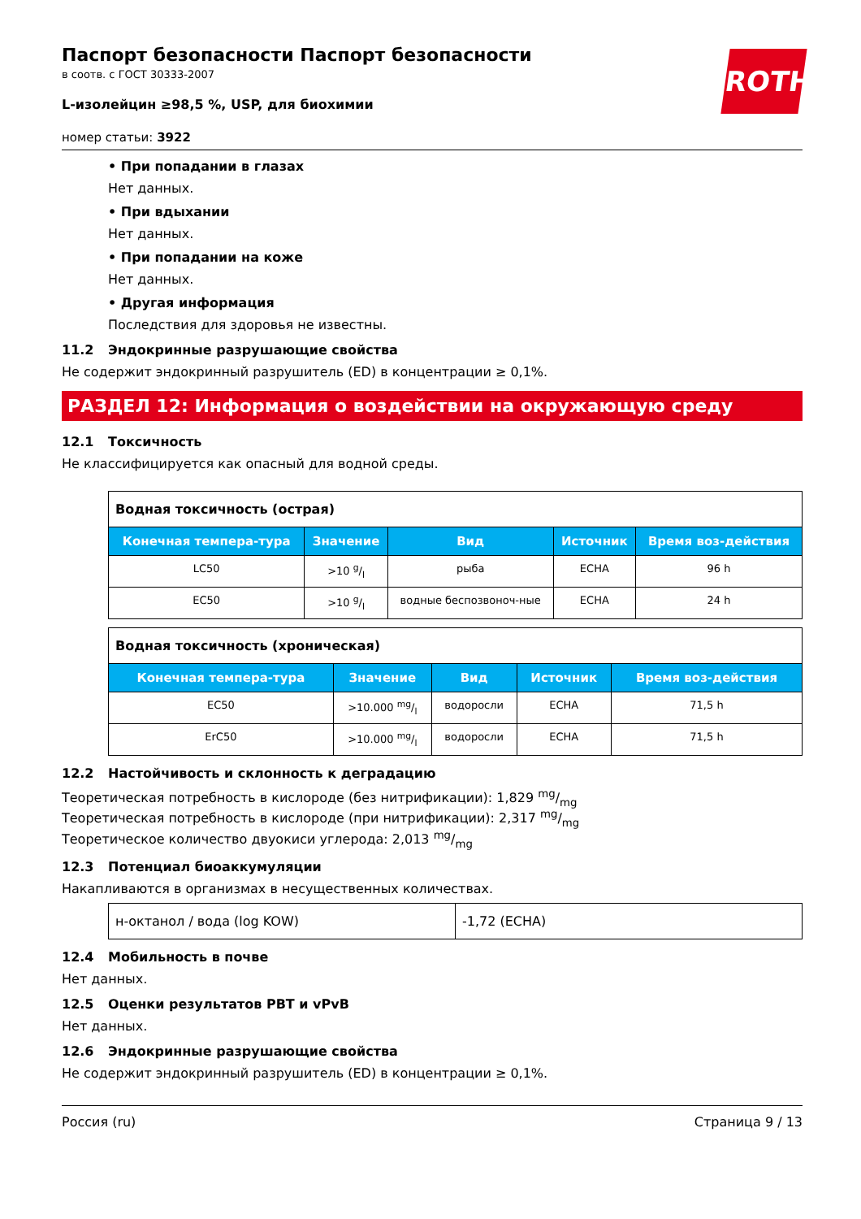ROTH
Паспорт безопасности Паспорт безопасности
в соотв. с ГОСТ 30333-2007
L-изолейцин ≥98,5 %, USP, для биохимии
номер статьи: 3922
• При попадании в глазах
Нет данных.
• При вдыхании
Нет данных.
• При попадании на коже
Нет данных.
• Другая информация
Последствия для здоровья не известны.
11.2 Эндокринные разрушающие свойства
Не содержит эндокринный разрушитель (ED) в концентрации ≥ 0,1%.
РАЗДЕЛ 12: Информация о воздействии на окружающую среду
12.1 Токсичность
Не классифицируется как опасный для водной среды.
| Водная токсичность (острая) | | | | |
| --- | --- | --- | --- | --- |
| Конечная темпера-тура | Значение | Вид | Источник | Время воз-действия |
| LC50 | >10 g/l | рыба | ECHA | 96 h |
| EC50 | >10 g/l | водные беспозвоноч-ные | ECHA | 24 h |
| Водная токсичность (хроническая) | | | | |
| --- | --- | --- | --- | --- |
| Конечная темпера-тура | Значение | Вид | Источник | Время воз-действия |
| EC50 | >10.000 mg/l | водоросли | ECHA | 71,5 h |
| ErC50 | >10.000 mg/l | водоросли | ECHA | 71,5 h |
12.2 Настойчивость и склонность к деградацию
Теоретическая потребность в кислороде (без нитрификации): 1,829 mg/mg
Теоретическая потребность в кислороде (при нитрификации): 2,317 mg/mg
Теоретическое количество двуокиси углерода: 2,013 mg/mg
12.3 Потенциал биоаккумуляции
Накапливаются в организмах в несущественных количествах.
| н-октанол / вода (log KOW) | -1,72 (ECHA) |
12.4 Мобильность в почве
Нет данных.
12.5 Оценки результатов PBT и vPvB
Нет данных.
12.6 Эндокринные разрушающие свойства
Не содержит эндокринный разрушитель (ED) в концентрации ≥ 0,1%.
Россия (ru) Страница 9 / 13